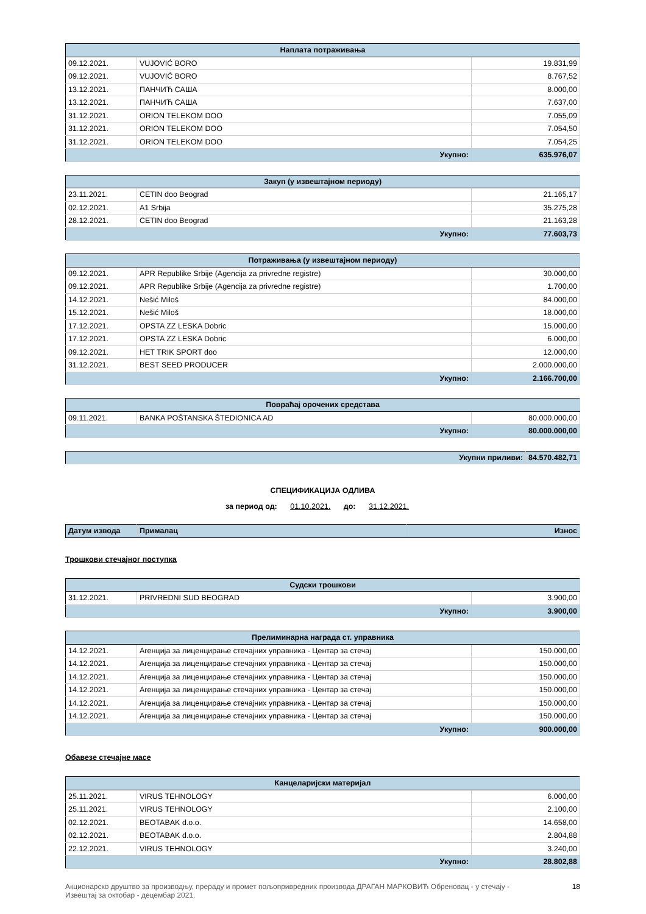| Наплата потраживања | | |
| --- | --- | --- |
| 09.12.2021. | VUJOVIĆ BORO | 19.831,99 |
| 09.12.2021. | VUJOVIĆ BORO | 8.767,52 |
| 13.12.2021. | ПАНЧИЋ САША | 8.000,00 |
| 13.12.2021. | ПАНЧИЋ САША | 7.637,00 |
| 31.12.2021. | ORION TELEKOM DOO | 7.055,09 |
| 31.12.2021. | ORION TELEKOM DOO | 7.054,50 |
| 31.12.2021. | ORION TELEKOM DOO | 7.054,25 |
| Укупно: | | 635.976,07 |
| Закуп (у извештајном периоду) | | |
| --- | --- | --- |
| 23.11.2021. | CETIN doo Beograd | 21.165,17 |
| 02.12.2021. | A1 Srbija | 35.275,28 |
| 28.12.2021. | CETIN doo Beograd | 21.163,28 |
| Укупно: | | 77.603,73 |
| Потраживања (у извештајном периоду) | | |
| --- | --- | --- |
| 09.12.2021. | APR Republike Srbije (Agencija za privredne registre) | 30.000,00 |
| 09.12.2021. | APR Republike Srbije (Agencija za privredne registre) | 1.700,00 |
| 14.12.2021. | Nešić Miloš | 84.000,00 |
| 15.12.2021. | Nešić Miloš | 18.000,00 |
| 17.12.2021. | OPSTA ZZ LESKA Dobric | 15.000,00 |
| 17.12.2021. | OPSTA ZZ LESKA Dobric | 6.000,00 |
| 09.12.2021. | HET TRIK SPORT doo | 12.000,00 |
| 31.12.2021. | BEST SEED PRODUCER | 2.000.000,00 |
| Укупно: | | 2.166.700,00 |
| Повраћај орочених средстава | | |
| --- | --- | --- |
| 09.11.2021. | BANKA POŠTANSKA ŠTEDIONICA AD | 80.000.000,00 |
| Укупно: | | 80.000.000,00 |
| Укупни приливи: | 84.570.482,71 |
СПЕЦИФИКАЦИЈА ОДЛИВА
за период од: 01.10.2021. до: 31.12.2021.
| Датум извода | Прималац | Износ |
| --- | --- | --- |
Трошкови стечајног поступка
| Судски трошкови | | |
| --- | --- | --- |
| 31.12.2021. | PRIVREDNI SUD BEOGRAD | 3.900,00 |
| Укупно: | | 3.900,00 |
| Прелиминарна награда ст. управника | | |
| --- | --- | --- |
| 14.12.2021. | Агенција за лиценцирање стечајних управника - Центар за стечај | 150.000,00 |
| 14.12.2021. | Агенција за лиценцирање стечајних управника - Центар за стечај | 150.000,00 |
| 14.12.2021. | Агенција за лиценцирање стечајних управника - Центар за стечај | 150.000,00 |
| 14.12.2021. | Агенција за лиценцирање стечајних управника - Центар за стечај | 150.000,00 |
| 14.12.2021. | Агенција за лиценцирање стечајних управника - Центар за стечај | 150.000,00 |
| 14.12.2021. | Агенција за лиценцирање стечајних управника - Центар за стечај | 150.000,00 |
| Укупно: | | 900.000,00 |
Обавезе стечајне масе
| Канцеларијски материјал | | |
| --- | --- | --- |
| 25.11.2021. | VIRUS TEHNOLOGY | 6.000,00 |
| 25.11.2021. | VIRUS TEHNOLOGY | 2.100,00 |
| 02.12.2021. | BEOTABAK d.o.o. | 14.658,00 |
| 02.12.2021. | BEOTABAK d.o.o. | 2.804,88 |
| 22.12.2021. | VIRUS TEHNOLOGY | 3.240,00 |
| Укупно: | | 28.802,88 |
Акционарско друштво за производњу, прераду и промет пољопривредних производа ДРАГАН МАРКОВИЋ Обреновац - у стечају -
Извештај за октобар - децембар 2021.
18